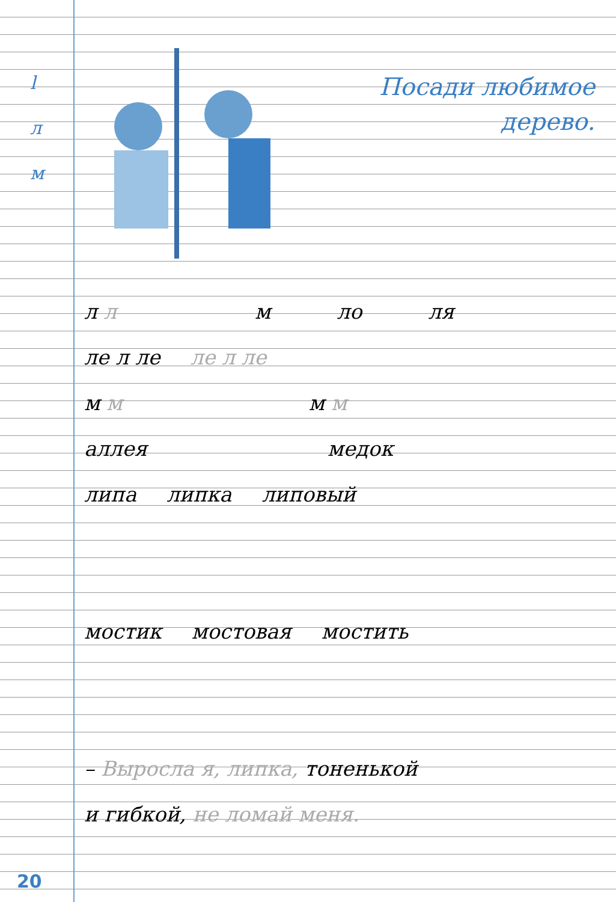l
л
м
Посади любимое
дерево.
л л м ло ля
ле л ле ле л ле
м м м м
аллея медок
липа липка липовый
мостик мостовая мостить
– Выросла я, липка, тоненькой
и гибкой, не ломай меня.
20